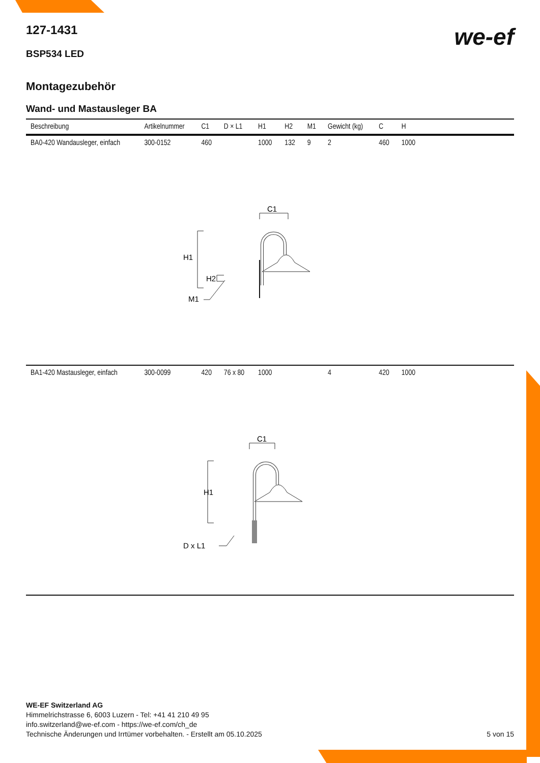we-ef
127-1431
BSP534 LED
Montagezubehör
Wand- und Mastausleger BA
| Beschreibung | Artikelnummer | C1 | D × L1 | H1 | H2 | M1 | Gewicht (kg) | C | H | |
| --- | --- | --- | --- | --- | --- | --- | --- | --- | --- | --- |
| BA0-420 Wandausleger, einfach | 300-0152 | 460 | | 1000 | 132 | 9 | 2 | 460 | 1000 | |
| C1 H1 H2 M1 | | | | | | | | | | |
| BA1-420 Mastausleger, einfach | 300-0099 | 420 | 76 x 80 | 1000 | | | 4 | 420 | 1000 | |
| C1 H1 D x L1 | | | | | | | | | | |
WE-EF Switzerland AG
Himmelrichstrasse 6, 6003 Luzern - Tel: +41 41 210 49 95
info.switzerland@we-ef.com - https://we-ef.com/ch_de
Technische Änderungen und Irrtümer vorbehalten. - Erstellt am 05.10.2025 5 von 15